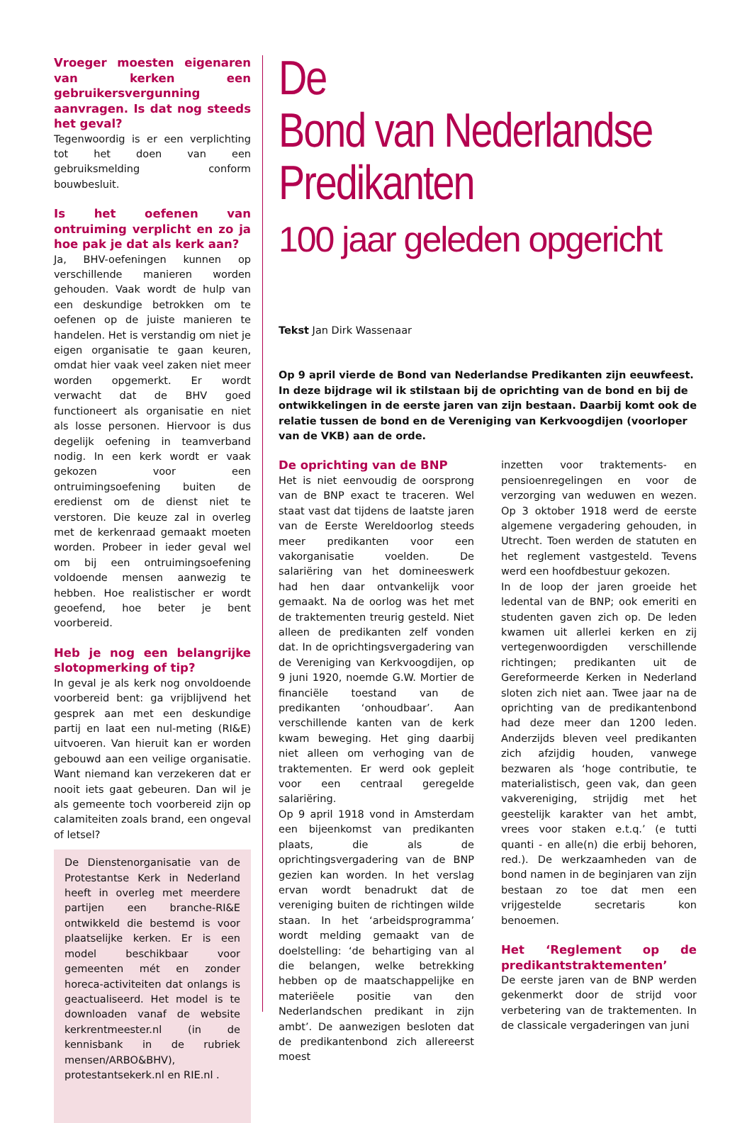Vroeger moesten eigenaren van kerken een gebruikersvergunning aanvragen. Is dat nog steeds het geval?
Tegenwoordig is er een verplichting tot het doen van een gebruiksmelding conform bouwbesluit.
Is het oefenen van ontruiming verplicht en zo ja hoe pak je dat als kerk aan?
Ja, BHV-oefeningen kunnen op verschillende manieren worden gehouden. Vaak wordt de hulp van een deskundige betrokken om te oefenen op de juiste manieren te handelen. Het is verstandig om niet je eigen organisatie te gaan keuren, omdat hier vaak veel zaken niet meer worden opgemerkt. Er wordt verwacht dat de BHV goed functioneert als organisatie en niet als losse personen. Hiervoor is dus degelijk oefening in teamverband nodig. In een kerk wordt er vaak gekozen voor een ontruimingsoefening buiten de eredienst om de dienst niet te verstoren. Die keuze zal in overleg met de kerkenraad gemaakt moeten worden. Probeer in ieder geval wel om bij een ontruimingsoefening voldoende mensen aanwezig te hebben. Hoe realistischer er wordt geoefend, hoe beter je bent voorbereid.
Heb je nog een belangrijke slotopmerking of tip?
In geval je als kerk nog onvoldoende voorbereid bent: ga vrijblijvend het gesprek aan met een deskundige partij en laat een nul-meting (RI&E) uitvoeren. Van hieruit kan er worden gebouwd aan een veilige organisatie. Want niemand kan verzekeren dat er nooit iets gaat gebeuren. Dan wil je als gemeente toch voorbereid zijn op calamiteiten zoals brand, een ongeval of letsel?
De Dienstenorganisatie van de Protestantse Kerk in Nederland heeft in overleg met meerdere partijen een branche-RI&E ontwikkeld die bestemd is voor plaatselijke kerken. Er is een model beschikbaar voor gemeenten mét en zonder horeca-activiteiten dat onlangs is geactualiseerd. Het model is te downloaden vanaf de website kerkrentmeester.nl (in de kennisbank in de rubriek mensen/ARBO&BHV), protestantsekerk.nl en RIE.nl .
De
Bond van Nederlandse
Predikanten
100 jaar geleden opgericht
Tekst Jan Dirk Wassenaar
Op 9 april vierde de Bond van Nederlandse Predikanten zijn eeuwfeest. In deze bijdrage wil ik stilstaan bij de oprichting van de bond en bij de ontwikkelingen in de eerste jaren van zijn bestaan. Daarbij komt ook de relatie tussen de bond en de Vereniging van Kerkvoogdijen (voorloper van de VKB) aan de orde.
De oprichting van de BNP
Het is niet eenvoudig de oorsprong van de BNP exact te traceren. Wel staat vast dat tijdens de laatste jaren van de Eerste Wereldoorlog steeds meer predikanten voor een vakorganisatie voelden. De salariëring van het domineeswerk had hen daar ontvankelijk voor gemaakt. Na de oorlog was het met de traktementen treurig gesteld. Niet alleen de predikanten zelf vonden dat. In de oprichtingsvergadering van de Vereniging van Kerkvoogdijen, op 9 juni 1920, noemde G.W. Mortier de financiële toestand van de predikanten ‘onhoudbaar’. Aan verschillende kanten van de kerk kwam beweging. Het ging daarbij niet alleen om verhoging van de traktementen. Er werd ook gepleit voor een centraal geregelde salariëring.
Op 9 april 1918 vond in Amsterdam een bijeenkomst van predikanten plaats, die als de oprichtingsvergadering van de BNP gezien kan worden. In het verslag ervan wordt benadrukt dat de vereniging buiten de richtingen wilde staan. In het ‘arbeidsprogramma’ wordt melding gemaakt van de doelstelling: ‘de behartiging van al die belangen, welke betrekking hebben op de maatschappelijke en materiëele positie van den Nederlandschen predikant in zijn ambt’. De aanwezigen besloten dat de predikantenbond zich allereerst moest
inzetten voor traktements- en pensioenregelingen en voor de verzorging van weduwen en wezen. Op 3 oktober 1918 werd de eerste algemene vergadering gehouden, in Utrecht. Toen werden de statuten en het reglement vastgesteld. Tevens werd een hoofdbestuur gekozen.
In de loop der jaren groeide het ledental van de BNP; ook emeriti en studenten gaven zich op. De leden kwamen uit allerlei kerken en zij vertegenwoordigden verschillende richtingen; predikanten uit de Gereformeerde Kerken in Nederland sloten zich niet aan. Twee jaar na de oprichting van de predikantenbond had deze meer dan 1200 leden. Anderzijds bleven veel predikanten zich afzijdig houden, vanwege bezwaren als ‘hoge contributie, te materialistisch, geen vak, dan geen vakvereniging, strijdig met het geestelijk karakter van het ambt, vrees voor staken e.t.q.’ (e tutti quanti - en alle(n) die erbij behoren, red.). De werkzaamheden van de bond namen in de beginjaren van zijn bestaan zo toe dat men een vrijgestelde secretaris kon benoemen.
Het ‘Reglement op de predikantstraktementen’
De eerste jaren van de BNP werden gekenmerkt door de strijd voor verbetering van de traktementen. In de classicale vergaderingen van juni